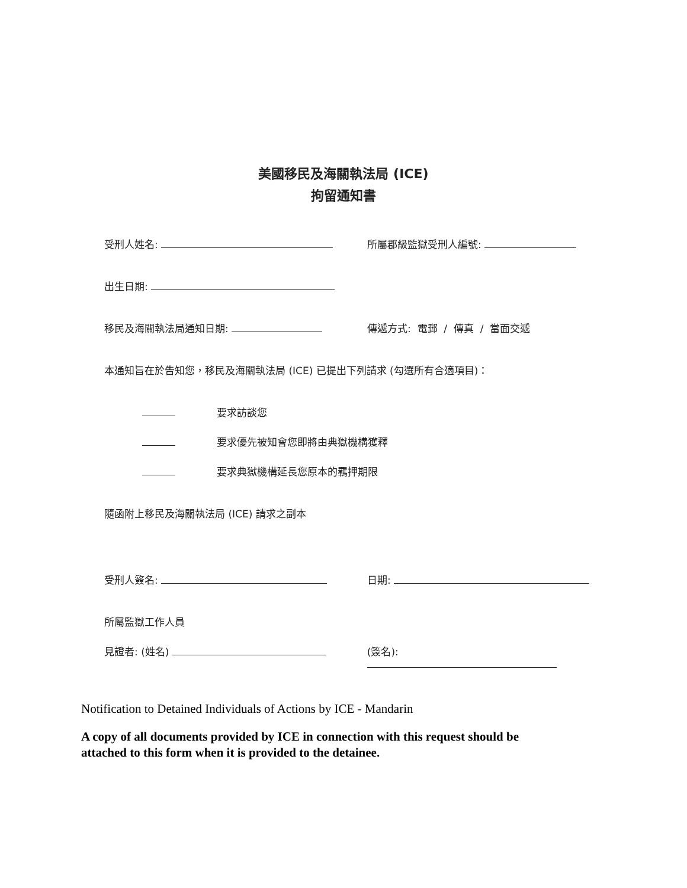美國移民及海關執法局 (ICE)
拘留通知書
受刑人姓名: 所屬郡級監獄受刑人編號:
出生日期:
移民及海關執法局通知日期: 傳遞方式: 電郵 / 傳真 / 當面交遞
本通知旨在於告知您，移民及海關執法局 (ICE) 已提出下列請求 (勾選所有合適項目)：
要求訪談您
要求優先被知會您即將由典獄機構獲釋
要求典獄機構延長您原本的羈押期限
隨函附上移民及海關執法局 (ICE) 請求之副本
受刑人簽名: 日期:
所屬監獄工作人員
見證者: (姓名) (簽名):
Notification to Detained Individuals of Actions by ICE - Mandarin
A copy of all documents provided by ICE in connection with this request should be
attached to this form when it is provided to the detainee.